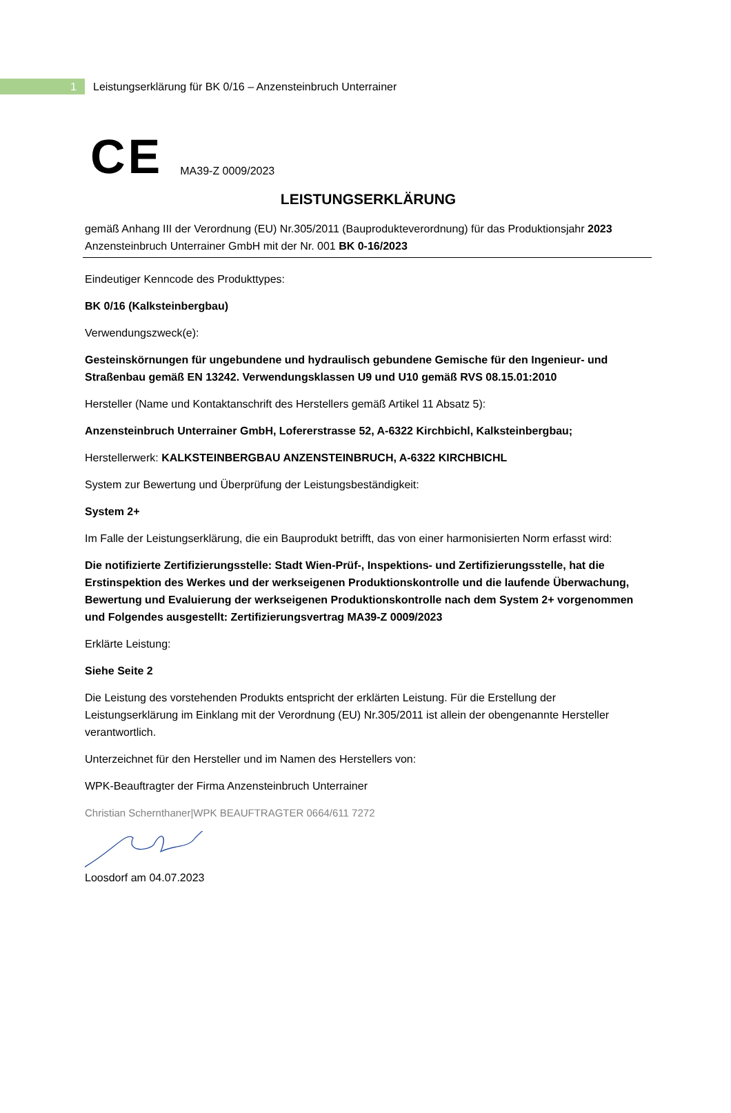1
Leistungserklärung für BK 0/16 – Anzensteinbruch Unterrainer
CE
MA39-Z 0009/2023
LEISTUNGSERKLÄRUNG
gemäß Anhang III der Verordnung (EU) Nr.305/2011 (Bauprodukteverordnung) für das Produktionsjahr 2023 Anzensteinbruch Unterrainer GmbH mit der Nr. 001 BK 0-16/2023
Eindeutiger Kenncode des Produkttypes:
BK 0/16 (Kalksteinbergbau)
Verwendungszweck(e):
Gesteinskörnungen für ungebundene und hydraulisch gebundene Gemische für den Ingenieur- und Straßenbau gemäß EN 13242. Verwendungsklassen U9 und U10 gemäß RVS 08.15.01:2010
Hersteller (Name und Kontaktanschrift des Herstellers gemäß Artikel 11 Absatz 5):
Anzensteinbruch Unterrainer GmbH, Lofererstrasse 52, A-6322 Kirchbichl, Kalksteinbergbau;
Herstellerwerk: KALKSTEINBERGBAU ANZENSTEINBRUCH, A-6322 KIRCHBICHL
System zur Bewertung und Überprüfung der Leistungsbeständigkeit:
System 2+
Im Falle der Leistungserklärung, die ein Bauprodukt betrifft, das von einer harmonisierten Norm erfasst wird:
Die notifizierte Zertifizierungsstelle: Stadt Wien-Prüf-, Inspektions- und Zertifizierungsstelle, hat die Erstinspektion des Werkes und der werkseigenen Produktionskontrolle und die laufende Überwachung, Bewertung und Evaluierung der werkseigenen Produktionskontrolle nach dem System 2+ vorgenommen und Folgendes ausgestellt: Zertifizierungsvertrag MA39-Z 0009/2023
Erklärte Leistung:
Siehe Seite 2
Die Leistung des vorstehenden Produkts entspricht der erklärten Leistung. Für die Erstellung der Leistungserklärung im Einklang mit der Verordnung (EU) Nr.305/2011 ist allein der obengenannte Hersteller verantwortlich.
Unterzeichnet für den Hersteller und im Namen des Herstellers von:
WPK-Beauftragter der Firma Anzensteinbruch Unterrainer
Christian Schernthaner|WPK BEAUFTRAGTER 0664/611 7272
Loosdorf am 04.07.2023